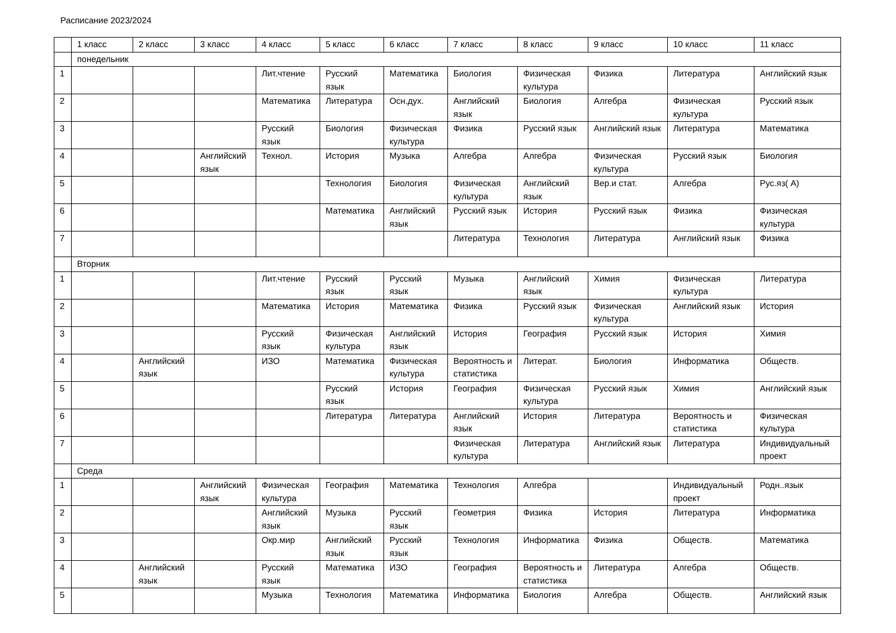Расписание 2023/2024
| | 1 класс | 2 класс | 3 класс | 4 класс | 5 класс | 6 класс | 7 класс | 8 класс | 9 класс | 10 класс | 11 класс |
| | понедельник | | | | | | | | | | |
| 1 | | | | Лит.чтение | Русский язык | Математика | Биология | Физическая культура | Физика | Литература | Английский язык |
| 2 | | | | Математика | Литература | Осн.дух. | Английский язык | Биология | Алгебра | Физическая культура | Русский язык |
| 3 | | | | Русский язык | Биология | Физическая культура | Физика | Русский язык | Английский язык | Литература | Математика |
| 4 | | | Английский язык | Технол. | История | Музыка | Алгебра | Алгебра | Физическая культура | Русский язык | Биология |
| 5 | | | | | Технология | Биология | Физическая культура | Английский язык | Вер.и стат. | Алгебра | Рус.яз( А) |
| 6 | | | | | Математика | Английский язык | Русский язык | История | Русский язык | Физика | Физическая культура |
| 7 | | | | | | | Литература | Технология | Литература | Английский язык | Физика |
| | Вторник | | | | | | | | | | |
| 1 | | | | Лит.чтение | Русский язык | Русский язык | Музыка | Английский язык | Химия | Физическая культура | Литература |
| 2 | | | | Математика | История | Математика | Физика | Русский язык | Физическая культура | Английский язык | История |
| 3 | | | | Русский язык | Физическая культура | Английский язык | История | География | Русский язык | История | Химия |
| 4 | | Английский язык | | ИЗО | Математика | Физическая культура | Вероятность и статистика | Литерат. | Биология | Информатика | Обществ. |
| 5 | | | | | Русский язык | История | География | Физическая культура | Русский язык | Химия | Английский язык |
| 6 | | | | | Литература | Литература | Английский язык | История | Литература | Вероятность и статистика | Физическая культура |
| 7 | | | | | | | Физическая культура | Литература | Английский язык | Литература | Индивидуальный проект |
| | Среда | | | | | | | | | | |
| 1 | | | Английский язык | Физическая культура | География | Математика | Технология | Алгебра | | Индивидуальный проект | Родн..язык |
| 2 | | | | Английский язык | Музыка | Русский язык | Геометрия | Физика | История | Литература | Информатика |
| 3 | | | | Окр.мир | Английский язык | Русский язык | Технология | Информатика | Физика | Обществ. | Математика |
| 4 | | Английский язык | | Русский язык | Математика | ИЗО | География | Вероятность и статистика | Литература | Алгебра | Обществ. |
| 5 | | | | Музыка | Технология | Математика | Информатика | Биология | Алгебра | Обществ. | Английский язык |